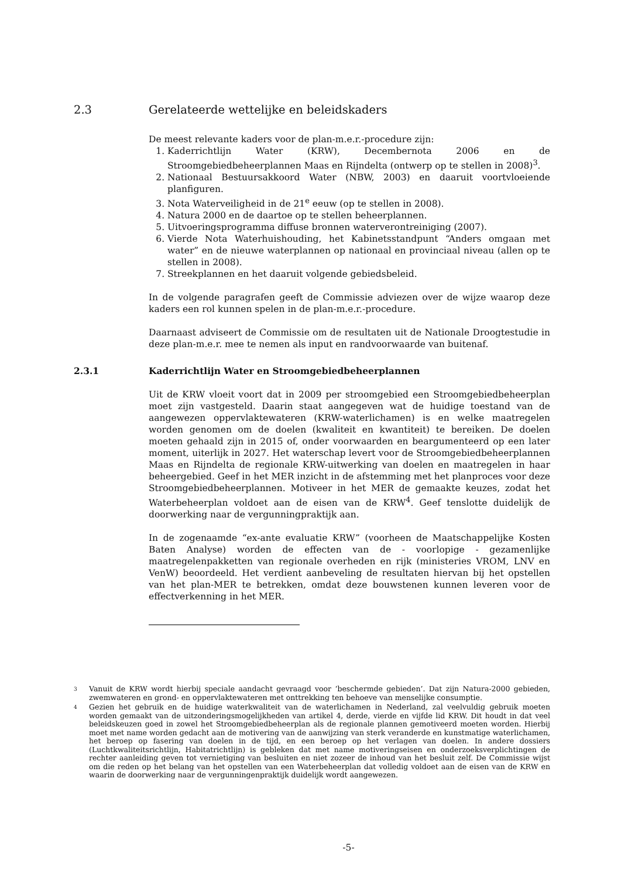2.3 Gerelateerde wettelijke en beleidskaders
De meest relevante kaders voor de plan-m.e.r.-procedure zijn:
1. Kaderrichtlijn Water (KRW), Decembernota 2006 en de Stroomgebiedbeheerplannen Maas en Rijndelta (ontwerp op te stellen in 2008)<sup>3</sup>.
2. Nationaal Bestuursakkoord Water (NBW, 2003) en daaruit voortvloeiende planfiguren.
3. Nota Waterveiligheid in de 21<sup>e</sup> eeuw (op te stellen in 2008).
4. Natura 2000 en de daartoe op te stellen beheerplannen.
5. Uitvoeringsprogramma diffuse bronnen waterverontreiniging (2007).
6. Vierde Nota Waterhuishouding, het Kabinetsstandpunt “Anders omgaan met water” en de nieuwe waterplannen op nationaal en provinciaal niveau (allen op te stellen in 2008).
7. Streekplannen en het daaruit volgende gebiedsbeleid.
In de volgende paragrafen geeft de Commissie adviezen over de wijze waarop deze kaders een rol kunnen spelen in de plan-m.e.r.-procedure.
Daarnaast adviseert de Commissie om de resultaten uit de Nationale Droogtestudie in deze plan-m.e.r. mee te nemen als input en randvoorwaarde van buitenaf.
2.3.1 Kaderrichtlijn Water en Stroomgebiedbeheerplannen
Uit de KRW vloeit voort dat in 2009 per stroomgebied een Stroomgebiedbeheerplan moet zijn vastgesteld. Daarin staat aangegeven wat de huidige toestand van de aangewezen oppervlaktewateren (KRW-waterlichamen) is en welke maatregelen worden genomen om de doelen (kwaliteit en kwantiteit) te bereiken. De doelen moeten gehaald zijn in 2015 of, onder voorwaarden en beargumenteerd op een later moment, uiterlijk in 2027. Het waterschap levert voor de Stroomgebiedbeheerplannen Maas en Rijndelta de regionale KRW-uitwerking van doelen en maatregelen in haar beheergebied. Geef in het MER inzicht in de afstemming met het planproces voor deze Stroomgebiedbeheerplannen. Motiveer in het MER de gemaakte keuzes, zodat het Waterbeheerplan voldoet aan de eisen van de KRW<sup>4</sup>. Geef tenslotte duidelijk de doorwerking naar de vergunningpraktijk aan.
In de zogenaamde “ex-ante evaluatie KRW” (voorheen de Maatschappelijke Kosten Baten Analyse) worden de effecten van de - voorlopige - gezamenlijke maatregelenpakketten van regionale overheden en rijk (ministeries VROM, LNV en VenW) beoordeeld. Het verdient aanbeveling de resultaten hiervan bij het opstellen van het plan-MER te betrekken, omdat deze bouwstenen kunnen leveren voor de effectverkenning in het MER.
<sup>3</sup> Vanuit de KRW wordt hierbij speciale aandacht gevraagd voor ‘beschermde gebieden’. Dat zijn Natura-2000 gebieden, zwemwateren en grond- en oppervlaktewateren met onttrekking ten behoeve van menselijke consumptie.
<sup>4</sup> Gezien het gebruik en de huidige waterkwaliteit van de waterlichamen in Nederland, zal veelvuldig gebruik moeten worden gemaakt van de uitzonderingsmogelijkheden van artikel 4, derde, vierde en vijfde lid KRW. Dit houdt in dat veel beleidskeuzen goed in zowel het Stroomgebiedbeheerplan als de regionale plannen gemotiveerd moeten worden. Hierbij moet met name worden gedacht aan de motivering van de aanwijzing van sterk veranderde en kunstmatige waterlichamen, het beroep op fasering van doelen in de tijd, en een beroep op het verlagen van doelen. In andere dossiers (Luchtkwaliteitsrichtlijn, Habitatrichtlijn) is gebleken dat met name motiveringseisen en onderzoeksverplichtingen de rechter aanleiding geven tot vernietiging van besluiten en niet zozeer de inhoud van het besluit zelf. De Commissie wijst om die reden op het belang van het opstellen van een Waterbeheerplan dat volledig voldoet aan de eisen van de KRW en waarin de doorwerking naar de vergunningenpraktijk duidelijk wordt aangewezen.
-5-